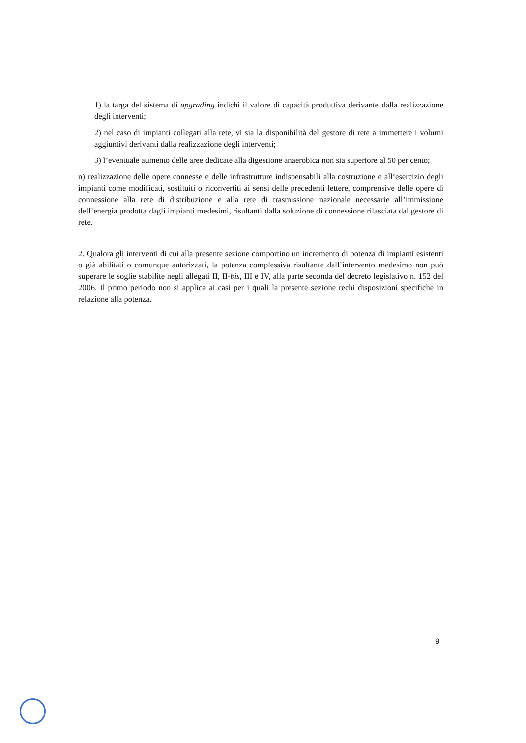1) la targa del sistema di upgrading indichi il valore di capacità produttiva derivante dalla realizzazione degli interventi;
2) nel caso di impianti collegati alla rete, vi sia la disponibilità del gestore di rete a immettere i volumi aggiuntivi derivanti dalla realizzazione degli interventi;
3) l’eventuale aumento delle aree dedicate alla digestione anaerobica non sia superiore al 50 per cento;
n) realizzazione delle opere connesse e delle infrastrutture indispensabili alla costruzione e all’esercizio degli impianti come modificati, sostituiti o riconvertiti ai sensi delle precedenti lettere, comprensive delle opere di connessione alla rete di distribuzione e alla rete di trasmissione nazionale necessarie all’immissione dell’energia prodotta dagli impianti medesimi, risultanti dalla soluzione di connessione rilasciata dal gestore di rete.
2. Qualora gli interventi di cui alla presente sezione comportino un incremento di potenza di impianti esistenti o già abilitati o comunque autorizzati, la potenza complessiva risultante dall’intervento medesimo non può superare le soglie stabilite negli allegati II, II-bis, III e IV, alla parte seconda del decreto legislativo n. 152 del 2006. Il primo periodo non si applica ai casi per i quali la presente sezione rechi disposizioni specifiche in relazione alla potenza.
9